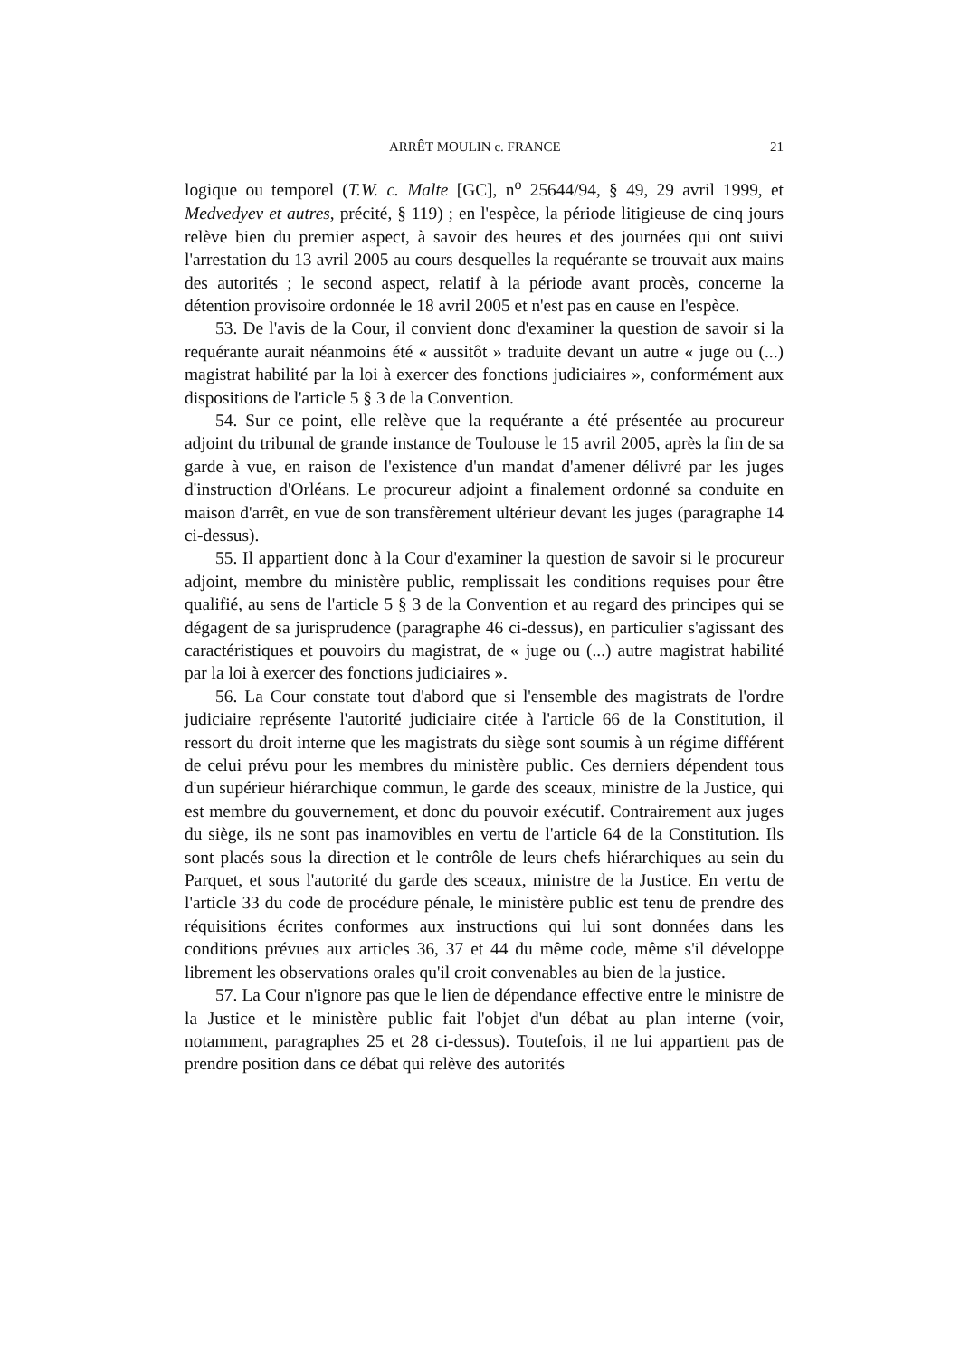ARRÊT MOULIN c. FRANCE 21
logique ou temporel (T.W. c. Malte [GC], n<sup>o</sup> 25644/94, § 49, 29 avril 1999, et Medvedyev et autres, précité, § 119) ; en l'espèce, la période litigieuse de cinq jours relève bien du premier aspect, à savoir des heures et des journées qui ont suivi l'arrestation du 13 avril 2005 au cours desquelles la requérante se trouvait aux mains des autorités ; le second aspect, relatif à la période avant procès, concerne la détention provisoire ordonnée le 18 avril 2005 et n'est pas en cause en l'espèce.
53. De l'avis de la Cour, il convient donc d'examiner la question de savoir si la requérante aurait néanmoins été « aussitôt » traduite devant un autre « juge ou (...) magistrat habilité par la loi à exercer des fonctions judiciaires », conformément aux dispositions de l'article 5 § 3 de la Convention.
54. Sur ce point, elle relève que la requérante a été présentée au procureur adjoint du tribunal de grande instance de Toulouse le 15 avril 2005, après la fin de sa garde à vue, en raison de l'existence d'un mandat d'amener délivré par les juges d'instruction d'Orléans. Le procureur adjoint a finalement ordonné sa conduite en maison d'arrêt, en vue de son transfèrement ultérieur devant les juges (paragraphe 14 ci-dessus).
55. Il appartient donc à la Cour d'examiner la question de savoir si le procureur adjoint, membre du ministère public, remplissait les conditions requises pour être qualifié, au sens de l'article 5 § 3 de la Convention et au regard des principes qui se dégagent de sa jurisprudence (paragraphe 46 ci-dessus), en particulier s'agissant des caractéristiques et pouvoirs du magistrat, de « juge ou (...) autre magistrat habilité par la loi à exercer des fonctions judiciaires ».
56. La Cour constate tout d'abord que si l'ensemble des magistrats de l'ordre judiciaire représente l'autorité judiciaire citée à l'article 66 de la Constitution, il ressort du droit interne que les magistrats du siège sont soumis à un régime différent de celui prévu pour les membres du ministère public. Ces derniers dépendent tous d'un supérieur hiérarchique commun, le garde des sceaux, ministre de la Justice, qui est membre du gouvernement, et donc du pouvoir exécutif. Contrairement aux juges du siège, ils ne sont pas inamovibles en vertu de l'article 64 de la Constitution. Ils sont placés sous la direction et le contrôle de leurs chefs hiérarchiques au sein du Parquet, et sous l'autorité du garde des sceaux, ministre de la Justice. En vertu de l'article 33 du code de procédure pénale, le ministère public est tenu de prendre des réquisitions écrites conformes aux instructions qui lui sont données dans les conditions prévues aux articles 36, 37 et 44 du même code, même s'il développe librement les observations orales qu'il croit convenables au bien de la justice.
57. La Cour n'ignore pas que le lien de dépendance effective entre le ministre de la Justice et le ministère public fait l'objet d'un débat au plan interne (voir, notamment, paragraphes 25 et 28 ci-dessus). Toutefois, il ne lui appartient pas de prendre position dans ce débat qui relève des autorités